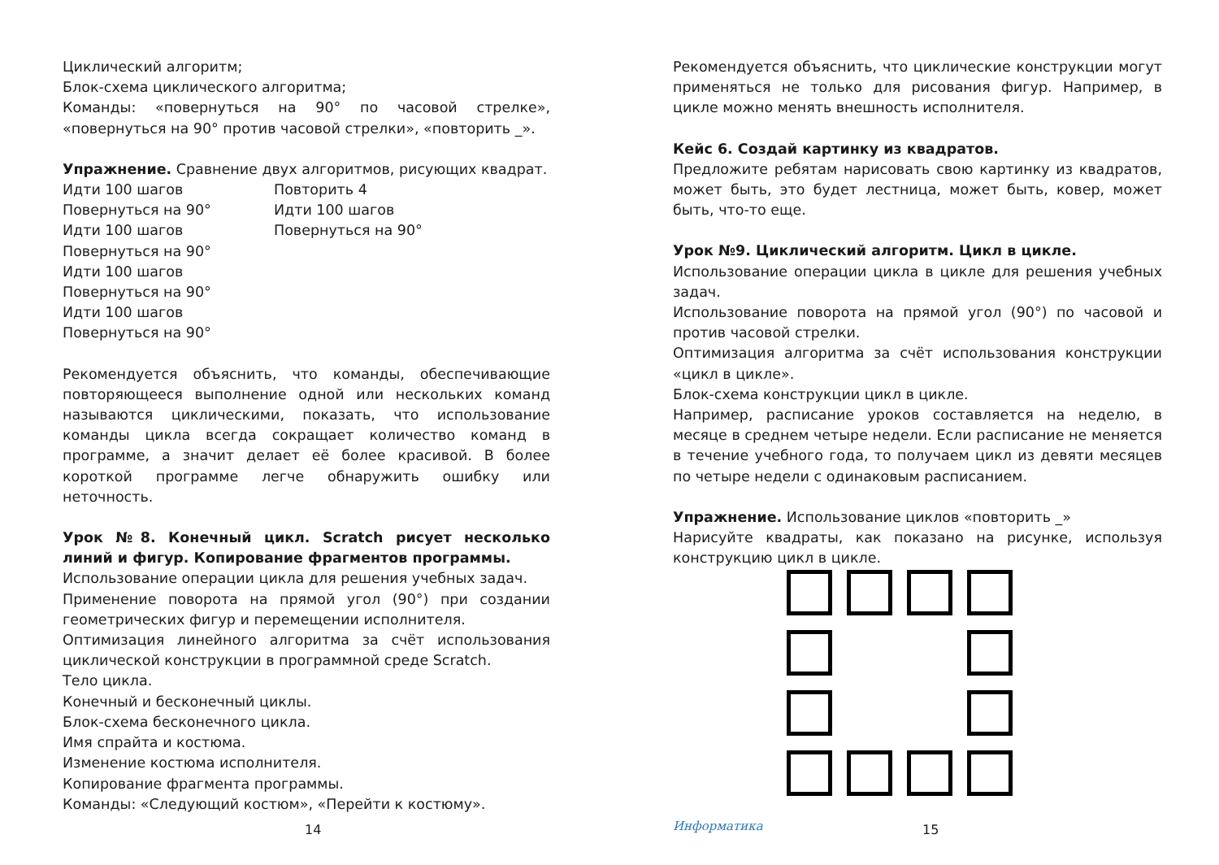Циклический алгоритм;
Блок-схема циклического алгоритма;
Команды: «повернуться на 90° по часовой стрелке», «повернуться на 90° против часовой стрелки», «повторить _».
Упражнение. Сравнение двух алгоритмов, рисующих квадрат.
Идти 100 шагов
Повернуться на 90°
Идти 100 шагов
Повернуться на 90°
Идти 100 шагов
Повернуться на 90°
Идти 100 шагов
Повернуться на 90°
Повторить 4
Идти 100 шагов
Повернуться на 90°
Рекомендуется объяснить, что команды, обеспечивающие повторяющееся выполнение одной или нескольких команд называются циклическими, показать, что использование команды цикла всегда сокращает количество команд в программе, а значит делает её более красивой. В более короткой программе легче обнаружить ошибку или неточность.
Урок №8. Конечный цикл. Scratch рисует несколько линий и фигур. Копирование фрагментов программы.
Использование операции цикла для решения учебных задач.
Применение поворота на прямой угол (90°) при создании геометрических фигур и перемещении исполнителя.
Оптимизация линейного алгоритма за счёт использования циклической конструкции в программной среде Scratch.
Тело цикла.
Конечный и бесконечный циклы.
Блок-схема бесконечного цикла.
Имя спрайта и костюма.
Изменение костюма исполнителя.
Копирование фрагмента программы.
Команды: «Следующий костюм», «Перейти к костюму».
14
Рекомендуется объяснить, что циклические конструкции могут применяться не только для рисования фигур. Например, в цикле можно менять внешность исполнителя.
Кейс 6. Создай картинку из квадратов.
Предложите ребятам нарисовать свою картинку из квадратов, может быть, это будет лестница, может быть, ковер, может быть, что-то еще.
Урок №9. Циклический алгоритм. Цикл в цикле.
Использование операции цикла в цикле для решения учебных задач.
Использование поворота на прямой угол (90°) по часовой и против часовой стрелки.
Оптимизация алгоритма за счёт использования конструкции «цикл в цикле».
Блок-схема конструкции цикл в цикле.
Например, расписание уроков составляется на неделю, в месяце в среднем четыре недели. Если расписание не меняется в течение учебного года, то получаем цикл из девяти месяцев по четыре недели с одинаковым расписанием.
Упражнение. Использование циклов «повторить _»
Нарисуйте квадраты, как показано на рисунке, используя конструкцию цикл в цикле.
Информатика 15